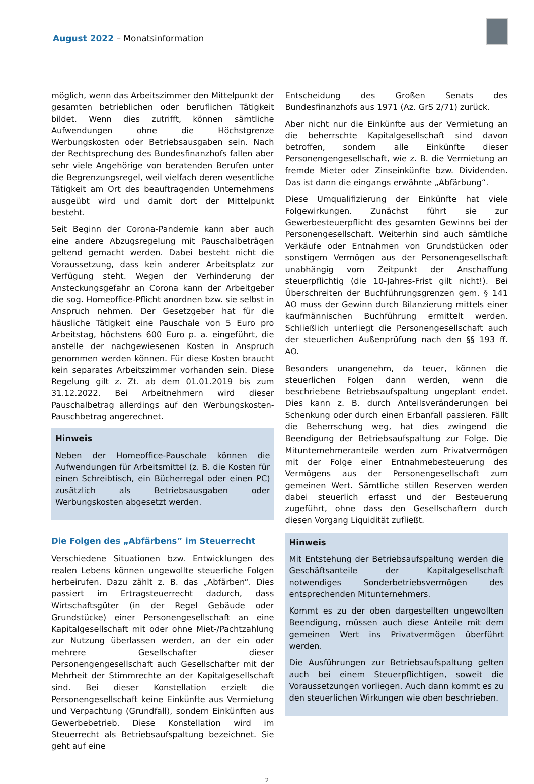August 2022 – Monatsinformation
möglich, wenn das Arbeitszimmer den Mittelpunkt der gesamten betrieblichen oder beruflichen Tätigkeit bildet. Wenn dies zutrifft, können sämtliche Aufwendungen ohne die Höchstgrenze Werbungskosten oder Betriebsausgaben sein. Nach der Rechtsprechung des Bundesfinanzhofs fallen aber sehr viele Angehörige von beratenden Berufen unter die Begrenzungsregel, weil vielfach deren wesentliche Tätigkeit am Ort des beauftragenden Unternehmens ausgeübt wird und damit dort der Mittelpunkt besteht.
Seit Beginn der Corona-Pandemie kann aber auch eine andere Abzugsregelung mit Pauschalbeträgen geltend gemacht werden. Dabei besteht nicht die Voraussetzung, dass kein anderer Arbeitsplatz zur Verfügung steht. Wegen der Verhinderung der Ansteckungsgefahr an Corona kann der Arbeitgeber die sog. Homeoffice-Pflicht anordnen bzw. sie selbst in Anspruch nehmen. Der Gesetzgeber hat für die häusliche Tätigkeit eine Pauschale von 5 Euro pro Arbeitstag, höchstens 600 Euro p. a. eingeführt, die anstelle der nachgewiesenen Kosten in Anspruch genommen werden können. Für diese Kosten braucht kein separates Arbeitszimmer vorhanden sein. Diese Regelung gilt z. Zt. ab dem 01.01.2019 bis zum 31.12.2022. Bei Arbeitnehmern wird dieser Pauschalbetrag allerdings auf den Werbungskosten-Pauschbetrag angerechnet.
Hinweis
Neben der Homeoffice-Pauschale können die Aufwendungen für Arbeitsmittel (z. B. die Kosten für einen Schreibtisch, ein Bücherregal oder einen PC) zusätzlich als Betriebsausgaben oder Werbungskosten abgesetzt werden.
Die Folgen des „Abfärbens“ im Steuerrecht
Verschiedene Situationen bzw. Entwicklungen des realen Lebens können ungewollte steuerliche Folgen herbeirufen. Dazu zählt z. B. das „Abfärben“. Dies passiert im Ertragsteuerrecht dadurch, dass Wirtschaftsgüter (in der Regel Gebäude oder Grundstücke) einer Personengesellschaft an eine Kapitalgesellschaft mit oder ohne Miet-/Pachtzahlung zur Nutzung überlassen werden, an der ein oder mehrere Gesellschafter dieser Personengengesellschaft auch Gesellschafter mit der Mehrheit der Stimmrechte an der Kapitalgesellschaft sind. Bei dieser Konstellation erzielt die Personengesellschaft keine Einkünfte aus Vermietung und Verpachtung (Grundfall), sondern Einkünften aus Gewerbebetrieb. Diese Konstellation wird im Steuerrecht als Betriebsaufspaltung bezeichnet. Sie geht auf eine
Entscheidung des Großen Senats des Bundesfinanzhofs aus 1971 (Az. GrS 2/71) zurück.
Aber nicht nur die Einkünfte aus der Vermietung an die beherrschte Kapitalgesellschaft sind davon betroffen, sondern alle Einkünfte dieser Personengengesellschaft, wie z. B. die Vermietung an fremde Mieter oder Zinseinkünfte bzw. Dividenden. Das ist dann die eingangs erwähnte „Abfärbung“.
Diese Umqualifizierung der Einkünfte hat viele Folgewirkungen. Zunächst führt sie zur Gewerbesteuerpflicht des gesamten Gewinns bei der Personengesellschaft. Weiterhin sind auch sämtliche Verkäufe oder Entnahmen von Grundstücken oder sonstigem Vermögen aus der Personengesellschaft unabhängig vom Zeitpunkt der Anschaffung steuerpflichtig (die 10-Jahres-Frist gilt nicht!). Bei Überschreiten der Buchführungsgrenzen gem. § 141 AO muss der Gewinn durch Bilanzierung mittels einer kaufmännischen Buchführung ermittelt werden. Schließlich unterliegt die Personengesellschaft auch der steuerlichen Außenprüfung nach den §§ 193 ff. AO.
Besonders unangenehm, da teuer, können die steuerlichen Folgen dann werden, wenn die beschriebene Betriebsaufspaltung ungeplant endet. Dies kann z. B. durch Anteilsveränderungen bei Schenkung oder durch einen Erbanfall passieren. Fällt die Beherrschung weg, hat dies zwingend die Beendigung der Betriebsaufspaltung zur Folge. Die Mitunternehmeranteile werden zum Privatvermögen mit der Folge einer Entnahmebesteuerung des Vermögens aus der Personengesellschaft zum gemeinen Wert. Sämtliche stillen Reserven werden dabei steuerlich erfasst und der Besteuerung zugeführt, ohne dass den Gesellschaftern durch diesen Vorgang Liquidität zufließt.
Hinweis
Mit Entstehung der Betriebsaufspaltung werden die Geschäftsanteile der Kapitalgesellschaft notwendiges Sonderbetriebsvermögen des entsprechenden Mitunternehmers.
Kommt es zu der oben dargestellten ungewollten Beendigung, müssen auch diese Anteile mit dem gemeinen Wert ins Privatvermögen überführt werden.
Die Ausführungen zur Betriebsaufspaltung gelten auch bei einem Steuerpflichtigen, soweit die Voraussetzungen vorliegen. Auch dann kommt es zu den steuerlichen Wirkungen wie oben beschrieben.
2